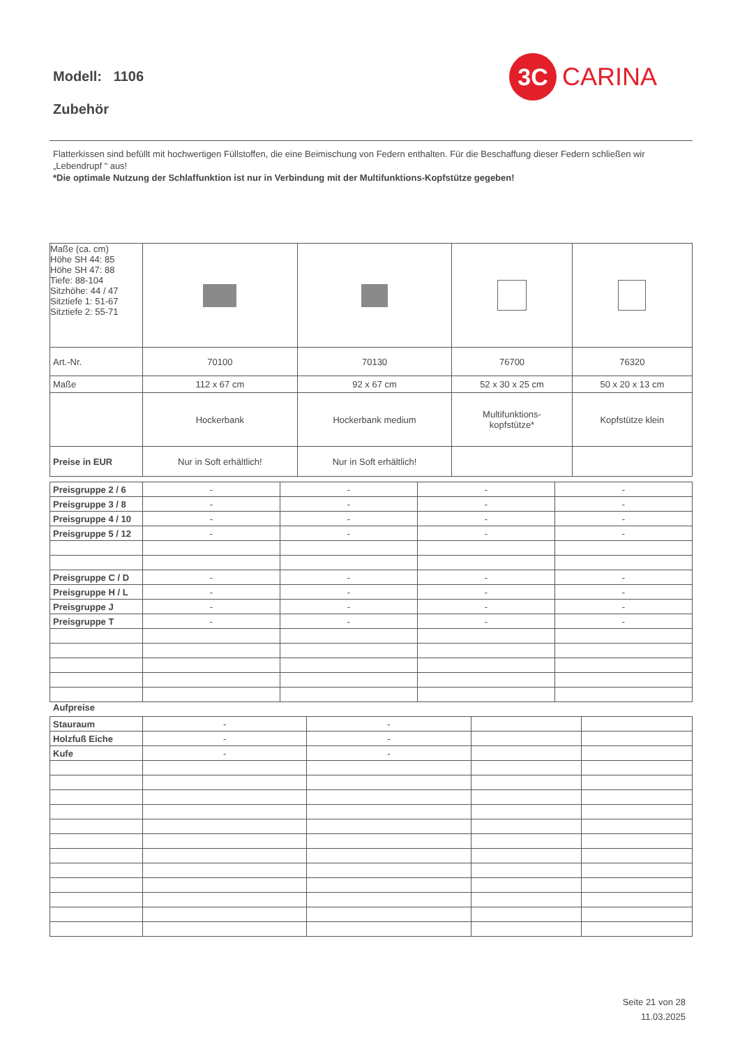Modell: 1106
Zubehör
3C
CARINA
Flatterkissen sind befüllt mit hochwertigen Füllstoffen, die eine Beimischung von Federn enthalten. Für die Beschaffung dieser Federn schließen wir „Lebendrupf “ aus!
*Die optimale Nutzung der Schlaffunktion ist nur in Verbindung mit der Multifunktions-Kopfstütze gegeben!
| Maße (ca. cm) Höhe SH 44: 85 Höhe SH 47: 88 Tiefe: 88-104 Sitzhöhe: 44 / 47 Sitztiefe 1: 51-67 Sitztiefe 2: 55-71 | | | | |
| Art.-Nr. | 70100 | 70130 | 76700 | 76320 |
| Maße | 112 x 67 cm | 92 x 67 cm | 52 x 30 x 25 cm | 50 x 20 x 13 cm |
| | Hockerbank | Hockerbank medium | Multifunktions- kopfstütze* | Kopfstütze klein |
| Preise in EUR | Nur in Soft erhältlich! | Nur in Soft erhältlich! | | |
| Preisgruppe 2 / 6 | - | - | - | - |
| Preisgruppe 3 / 8 | - | - | - | - |
| Preisgruppe 4 / 10 | - | - | - | - |
| Preisgruppe 5 / 12 | - | - | - | - |
| Preisgruppe C / D | - | - | - | - |
| Preisgruppe H / L | - | - | - | - |
| Preisgruppe J | - | - | - | - |
| Preisgruppe T | - | - | - | - |
Aufpreise
| Stauraum | - | - | | |
| Holzfuß Eiche | - | - | | |
| Kufe | - | - | | |
Seite 21 von 28
11.03.2025